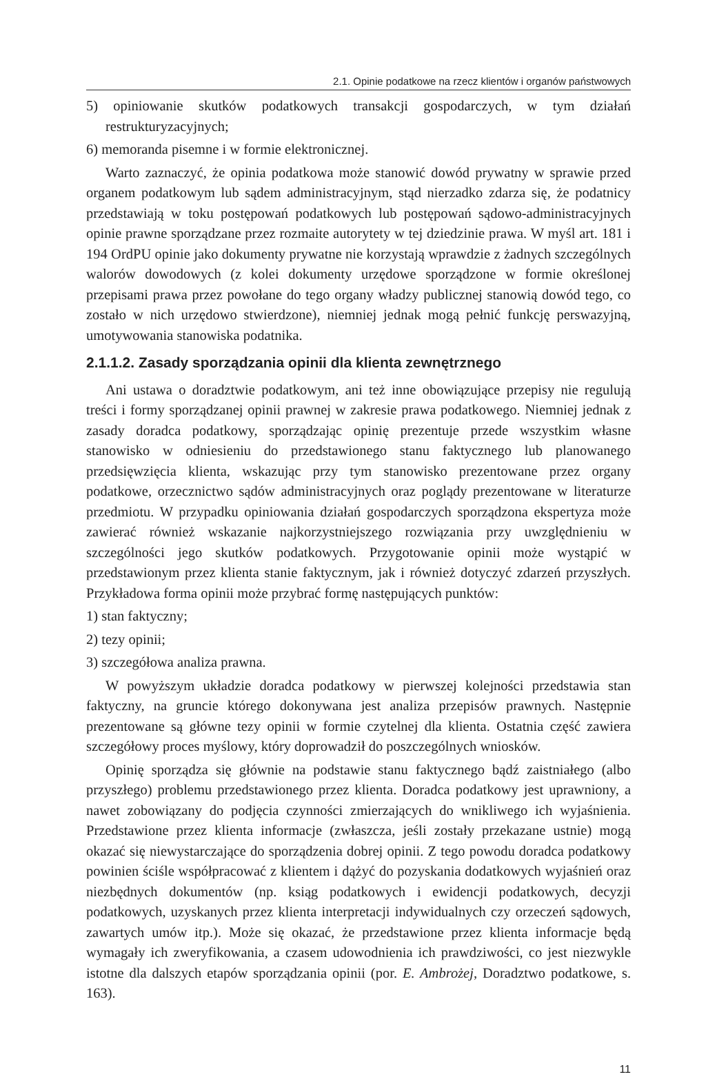2.1. Opinie podatkowe na rzecz klientów i organów państwowych
5) opiniowanie skutków podatkowych transakcji gospodarczych, w tym działań restrukturyzacyjnych;
6) memoranda pisemne i w formie elektronicznej.
Warto zaznaczyć, że opinia podatkowa może stanowić dowód prywatny w sprawie przed organem podatkowym lub sądem administracyjnym, stąd nierzadko zdarza się, że podatnicy przedstawiają w toku postępowań podatkowych lub postępowań sądowo-administracyjnych opinie prawne sporządzane przez rozmaite autorytety w tej dziedzinie prawa. W myśl art. 181 i 194 OrdPU opinie jako dokumenty prywatne nie korzystają wprawdzie z żadnych szczególnych walorów dowodowych (z kolei dokumenty urzędowe sporządzone w formie określonej przepisami prawa przez powołane do tego organy władzy publicznej stanowią dowód tego, co zostało w nich urzędowo stwierdzone), niemniej jednak mogą pełnić funkcję perswazyjną, umotywowania stanowiska podatnika.
2.1.1.2. Zasady sporządzania opinii dla klienta zewnętrznego
Ani ustawa o doradztwie podatkowym, ani też inne obowiązujące przepisy nie regulują treści i formy sporządzanej opinii prawnej w zakresie prawa podatkowego. Niemniej jednak z zasady doradca podatkowy, sporządzając opinię prezentuje przede wszystkim własne stanowisko w odniesieniu do przedstawionego stanu faktycznego lub planowanego przedsięwzięcia klienta, wskazując przy tym stanowisko prezentowane przez organy podatkowe, orzecznictwo sądów administracyjnych oraz poglądy prezentowane w literaturze przedmiotu. W przypadku opiniowania działań gospodarczych sporządzona ekspertyza może zawierać również wskazanie najkorzystniejszego rozwiązania przy uwzględnieniu w szczególności jego skutków podatkowych. Przygotowanie opinii może wystąpić w przedstawionym przez klienta stanie faktycznym, jak i również dotyczyć zdarzeń przyszłych. Przykładowa forma opinii może przybrać formę następujących punktów:
1) stan faktyczny;
2) tezy opinii;
3) szczegółowa analiza prawna.
W powyższym układzie doradca podatkowy w pierwszej kolejności przedstawia stan faktyczny, na gruncie którego dokonywana jest analiza przepisów prawnych. Następnie prezentowane są główne tezy opinii w formie czytelnej dla klienta. Ostatnia część zawiera szczegółowy proces myślowy, który doprowadził do poszczególnych wniosków.
Opinię sporządza się głównie na podstawie stanu faktycznego bądź zaistniałego (albo przyszłego) problemu przedstawionego przez klienta. Doradca podatkowy jest uprawniony, a nawet zobowiązany do podjęcia czynności zmierzających do wnikliwego ich wyjaśnienia. Przedstawione przez klienta informacje (zwłaszcza, jeśli zostały przekazane ustnie) mogą okazać się niewystarczające do sporządzenia dobrej opinii. Z tego powodu doradca podatkowy powinien ściśle współpracować z klientem i dążyć do pozyskania dodatkowych wyjaśnień oraz niezbędnych dokumentów (np. ksiąg podatkowych i ewidencji podatkowych, decyzji podatkowych, uzyskanych przez klienta interpretacji indywidualnych czy orzeczeń sądowych, zawartych umów itp.). Może się okazać, że przedstawione przez klienta informacje będą wymagały ich zweryfikowania, a czasem udowodnienia ich prawdziwości, co jest niezwykle istotne dla dalszych etapów sporządzania opinii (por. E. Ambrożej, Doradztwo podatkowe, s. 163).
11